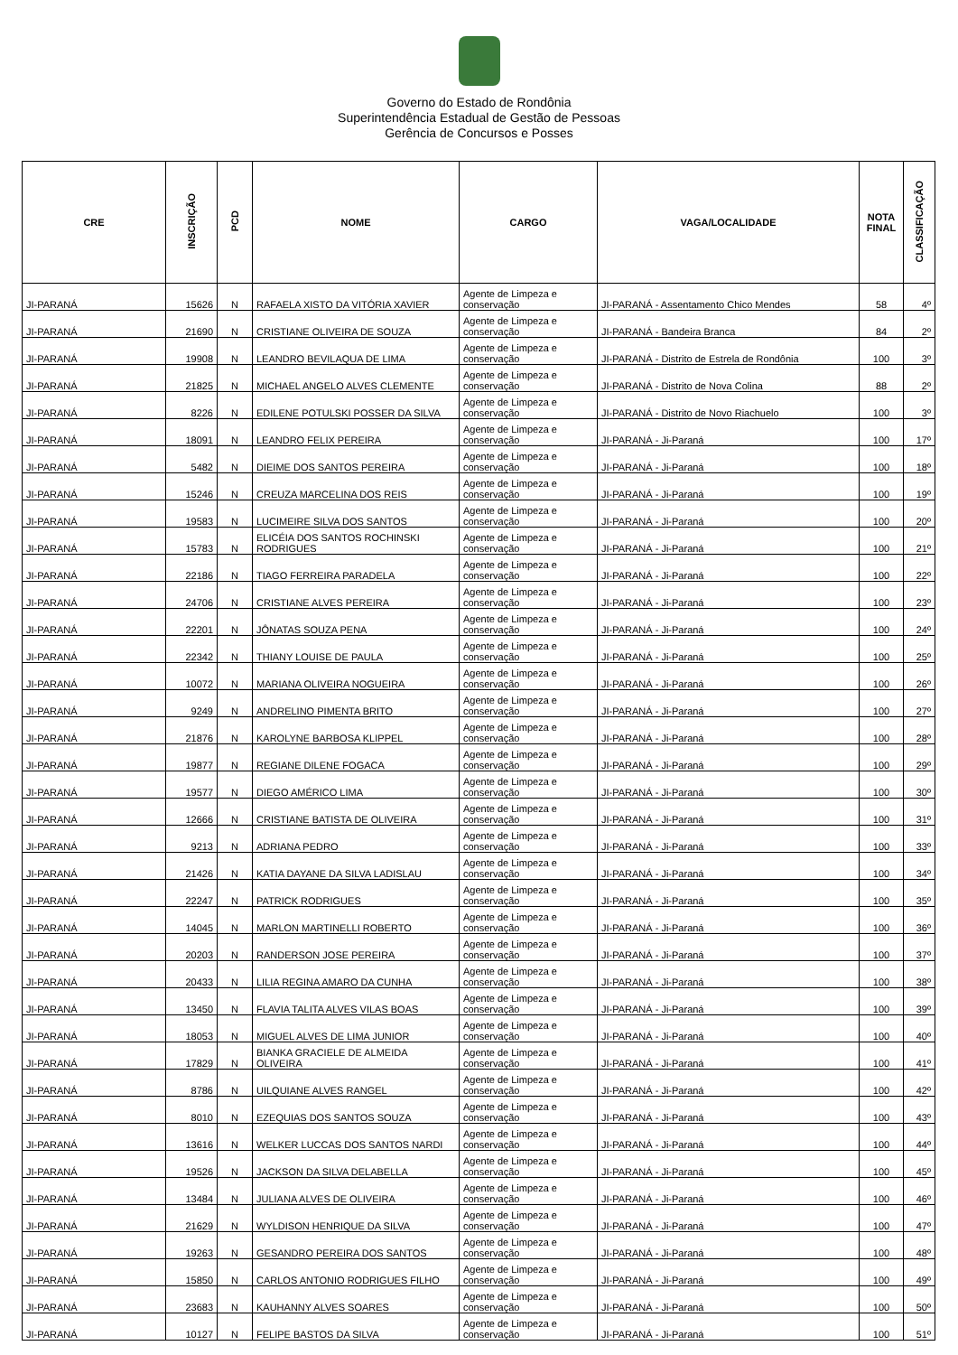Governo do Estado de Rondônia
Superintendência Estadual de Gestão de Pessoas
Gerência de Concursos e Posses
| CRE | INSCRIÇÃO | PCD | NOME | CARGO | VAGA/LOCALIDADE | NOTA FINAL | CLASSIFICAÇÃO |
| --- | --- | --- | --- | --- | --- | --- | --- |
| JI-PARANÁ | 15626 | N | RAFAELA XISTO DA VITÓRIA XAVIER | Agente de Limpeza e conservação | JI-PARANÁ - Assentamento Chico Mendes | 58 | 4º |
| JI-PARANÁ | 21690 | N | CRISTIANE OLIVEIRA DE SOUZA | Agente de Limpeza e conservação | JI-PARANÁ - Bandeira Branca | 84 | 2º |
| JI-PARANÁ | 19908 | N | LEANDRO BEVILAQUA DE LIMA | Agente de Limpeza e conservação | JI-PARANÁ - Distrito de Estrela de Rondônia | 100 | 3º |
| JI-PARANÁ | 21825 | N | MICHAEL ANGELO ALVES CLEMENTE | Agente de Limpeza e conservação | JI-PARANÁ - Distrito de Nova Colina | 88 | 2º |
| JI-PARANÁ | 8226 | N | EDILENE POTULSKI POSSER DA SILVA | Agente de Limpeza e conservação | JI-PARANÁ - Distrito de Novo Riachuelo | 100 | 3º |
| JI-PARANÁ | 18091 | N | LEANDRO FELIX PEREIRA | Agente de Limpeza e conservação | JI-PARANÁ - Ji-Paraná | 100 | 17º |
| JI-PARANÁ | 5482 | N | DIEIME DOS SANTOS PEREIRA | Agente de Limpeza e conservação | JI-PARANÁ - Ji-Paraná | 100 | 18º |
| JI-PARANÁ | 15246 | N | CREUZA MARCELINA DOS REIS | Agente de Limpeza e conservação | JI-PARANÁ - Ji-Paraná | 100 | 19º |
| JI-PARANÁ | 19583 | N | LUCIMEIRE SILVA DOS SANTOS | Agente de Limpeza e conservação | JI-PARANÁ - Ji-Paraná | 100 | 20º |
| JI-PARANÁ | 15783 | N | ELICÉIA DOS SANTOS ROCHINSKI RODRIGUES | Agente de Limpeza e conservação | JI-PARANÁ - Ji-Paraná | 100 | 21º |
| JI-PARANÁ | 22186 | N | TIAGO FERREIRA PARADELA | Agente de Limpeza e conservação | JI-PARANÁ - Ji-Paraná | 100 | 22º |
| JI-PARANÁ | 24706 | N | CRISTIANE ALVES PEREIRA | Agente de Limpeza e conservação | JI-PARANÁ - Ji-Paraná | 100 | 23º |
| JI-PARANÁ | 22201 | N | JÔNATAS SOUZA PENA | Agente de Limpeza e conservação | JI-PARANÁ - Ji-Paraná | 100 | 24º |
| JI-PARANÁ | 22342 | N | THIANY LOUISE DE PAULA | Agente de Limpeza e conservação | JI-PARANÁ - Ji-Paraná | 100 | 25º |
| JI-PARANÁ | 10072 | N | MARIANA OLIVEIRA NOGUEIRA | Agente de Limpeza e conservação | JI-PARANÁ - Ji-Paraná | 100 | 26º |
| JI-PARANÁ | 9249 | N | ANDRELINO PIMENTA BRITO | Agente de Limpeza e conservação | JI-PARANÁ - Ji-Paraná | 100 | 27º |
| JI-PARANÁ | 21876 | N | KAROLYNE BARBOSA KLIPPEL | Agente de Limpeza e conservação | JI-PARANÁ - Ji-Paraná | 100 | 28º |
| JI-PARANÁ | 19877 | N | REGIANE DILENE FOGACA | Agente de Limpeza e conservação | JI-PARANÁ - Ji-Paraná | 100 | 29º |
| JI-PARANÁ | 19577 | N | DIEGO AMÉRICO LIMA | Agente de Limpeza e conservação | JI-PARANÁ - Ji-Paraná | 100 | 30º |
| JI-PARANÁ | 12666 | N | CRISTIANE BATISTA DE OLIVEIRA | Agente de Limpeza e conservação | JI-PARANÁ - Ji-Paraná | 100 | 31º |
| JI-PARANÁ | 9213 | N | ADRIANA PEDRO | Agente de Limpeza e conservação | JI-PARANÁ - Ji-Paraná | 100 | 33º |
| JI-PARANÁ | 21426 | N | KATIA DAYANE DA SILVA LADISLAU | Agente de Limpeza e conservação | JI-PARANÁ - Ji-Paraná | 100 | 34º |
| JI-PARANÁ | 22247 | N | PATRICK RODRIGUES | Agente de Limpeza e conservação | JI-PARANÁ - Ji-Paraná | 100 | 35º |
| JI-PARANÁ | 14045 | N | MARLON MARTINELLI ROBERTO | Agente de Limpeza e conservação | JI-PARANÁ - Ji-Paraná | 100 | 36º |
| JI-PARANÁ | 20203 | N | RANDERSON JOSE PEREIRA | Agente de Limpeza e conservação | JI-PARANÁ - Ji-Paraná | 100 | 37º |
| JI-PARANÁ | 20433 | N | LILIA REGINA AMARO DA CUNHA | Agente de Limpeza e conservação | JI-PARANÁ - Ji-Paraná | 100 | 38º |
| JI-PARANÁ | 13450 | N | FLAVIA TALITA ALVES VILAS BOAS | Agente de Limpeza e conservação | JI-PARANÁ - Ji-Paraná | 100 | 39º |
| JI-PARANÁ | 18053 | N | MIGUEL ALVES DE LIMA JUNIOR | Agente de Limpeza e conservação | JI-PARANÁ - Ji-Paraná | 100 | 40º |
| JI-PARANÁ | 17829 | N | BIANKA GRACIELE DE ALMEIDA OLIVEIRA | Agente de Limpeza e conservação | JI-PARANÁ - Ji-Paraná | 100 | 41º |
| JI-PARANÁ | 8786 | N | UILQUIANE ALVES RANGEL | Agente de Limpeza e conservação | JI-PARANÁ - Ji-Paraná | 100 | 42º |
| JI-PARANÁ | 8010 | N | EZEQUIAS DOS SANTOS SOUZA | Agente de Limpeza e conservação | JI-PARANÁ - Ji-Paraná | 100 | 43º |
| JI-PARANÁ | 13616 | N | WELKER LUCCAS DOS SANTOS NARDI | Agente de Limpeza e conservação | JI-PARANÁ - Ji-Paraná | 100 | 44º |
| JI-PARANÁ | 19526 | N | JACKSON DA SILVA DELABELLA | Agente de Limpeza e conservação | JI-PARANÁ - Ji-Paraná | 100 | 45º |
| JI-PARANÁ | 13484 | N | JULIANA ALVES DE OLIVEIRA | Agente de Limpeza e conservação | JI-PARANÁ - Ji-Paraná | 100 | 46º |
| JI-PARANÁ | 21629 | N | WYLDISON HENRIQUE DA SILVA | Agente de Limpeza e conservação | JI-PARANÁ - Ji-Paraná | 100 | 47º |
| JI-PARANÁ | 19263 | N | GESANDRO PEREIRA DOS SANTOS | Agente de Limpeza e conservação | JI-PARANÁ - Ji-Paraná | 100 | 48º |
| JI-PARANÁ | 15850 | N | CARLOS ANTONIO RODRIGUES FILHO | Agente de Limpeza e conservação | JI-PARANÁ - Ji-Paraná | 100 | 49º |
| JI-PARANÁ | 23683 | N | KAUHANNY ALVES SOARES | Agente de Limpeza e conservação | JI-PARANÁ - Ji-Paraná | 100 | 50º |
| JI-PARANÁ | 10127 | N | FELIPE BASTOS DA SILVA | Agente de Limpeza e conservação | JI-PARANÁ - Ji-Paraná | 100 | 51º |